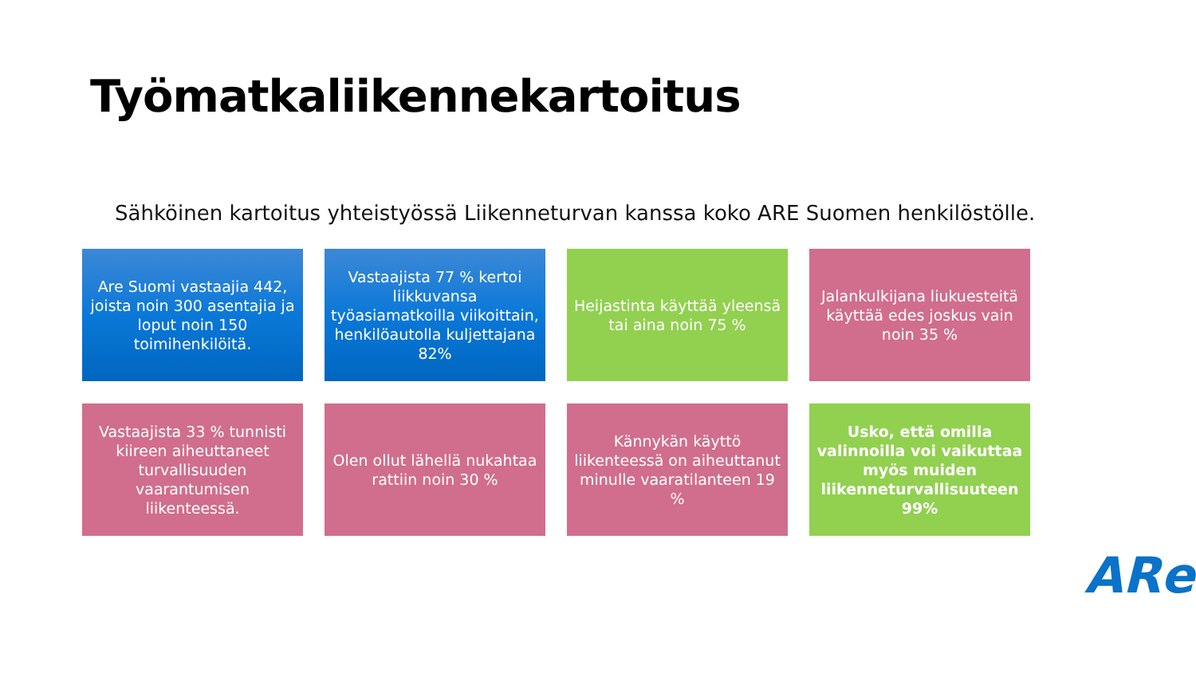Työmatkaliikennekartoitus
Sähköinen kartoitus yhteistyössä Liikenneturvan kanssa koko ARE Suomen henkilöstölle.
Are Suomi vastaajia 442, joista noin 300 asentajia ja loput noin 150 toimihenkilöitä.
Vastaajista 77 % kertoi liikkuvansa työasiamatkoilla viikoittain, henkilöautolla kuljettajana 82%
Heijastinta käyttää yleensä tai aina noin 75 %
Jalankulkijana liukuesteitä käyttää edes joskus vain noin 35 %
Vastaajista 33 % tunnisti kiireen aiheuttaneet turvallisuuden vaarantumisen liikenteessä.
Olen ollut lähellä nukahtaa rattiin noin 30 %
Kännykän käyttö liikenteessä on aiheuttanut minulle vaaratilanteen 19 %
Usko, että omilla valinnoilla voi vaikuttaa myös muiden liikenneturvallisuuteen 99%
ARe